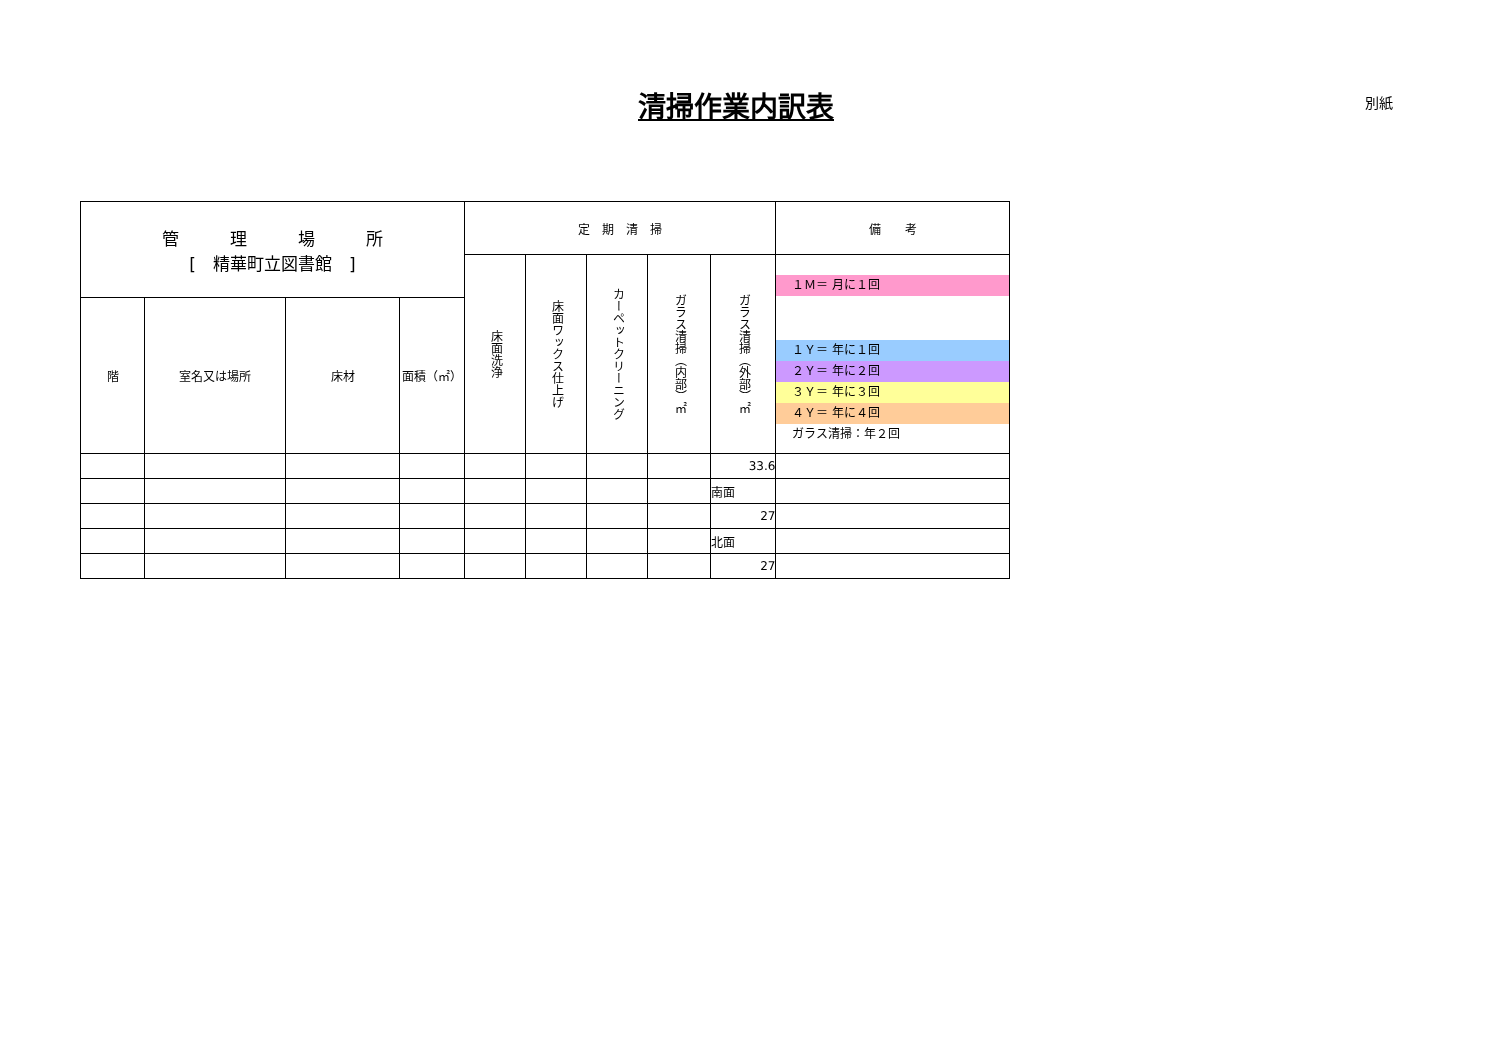清掃作業内訳表 別紙
| 管 理 場 所 [ 精華町立図書館 ] | | | | 定 期 清 掃 | | | | | 備 考 |
| --- | --- | --- | --- | --- | --- | --- | --- | --- | --- |
| | | | | 床面洗浄 | 床面ワックス仕上げ | カーペットクリーニング | ガラス清掃（内部）㎡ | ガラス清掃（外部）㎡ | １Ｍ＝ 月に１回 １Ｙ＝ 年に１回 ２Ｙ＝ 年に２回 ３Ｙ＝ 年に３回 ４Ｙ＝ 年に４回 ガラス清掃：年２回 |
| 階 | 室名又は場所 | 床材 | 面積（㎡） | | | | | | |
| | | | | | | | | 33.6 | |
| | | | | | | | | 南面 | |
| | | | | | | | | 27 | |
| | | | | | | | | 北面 | |
| | | | | | | | | 27 | |